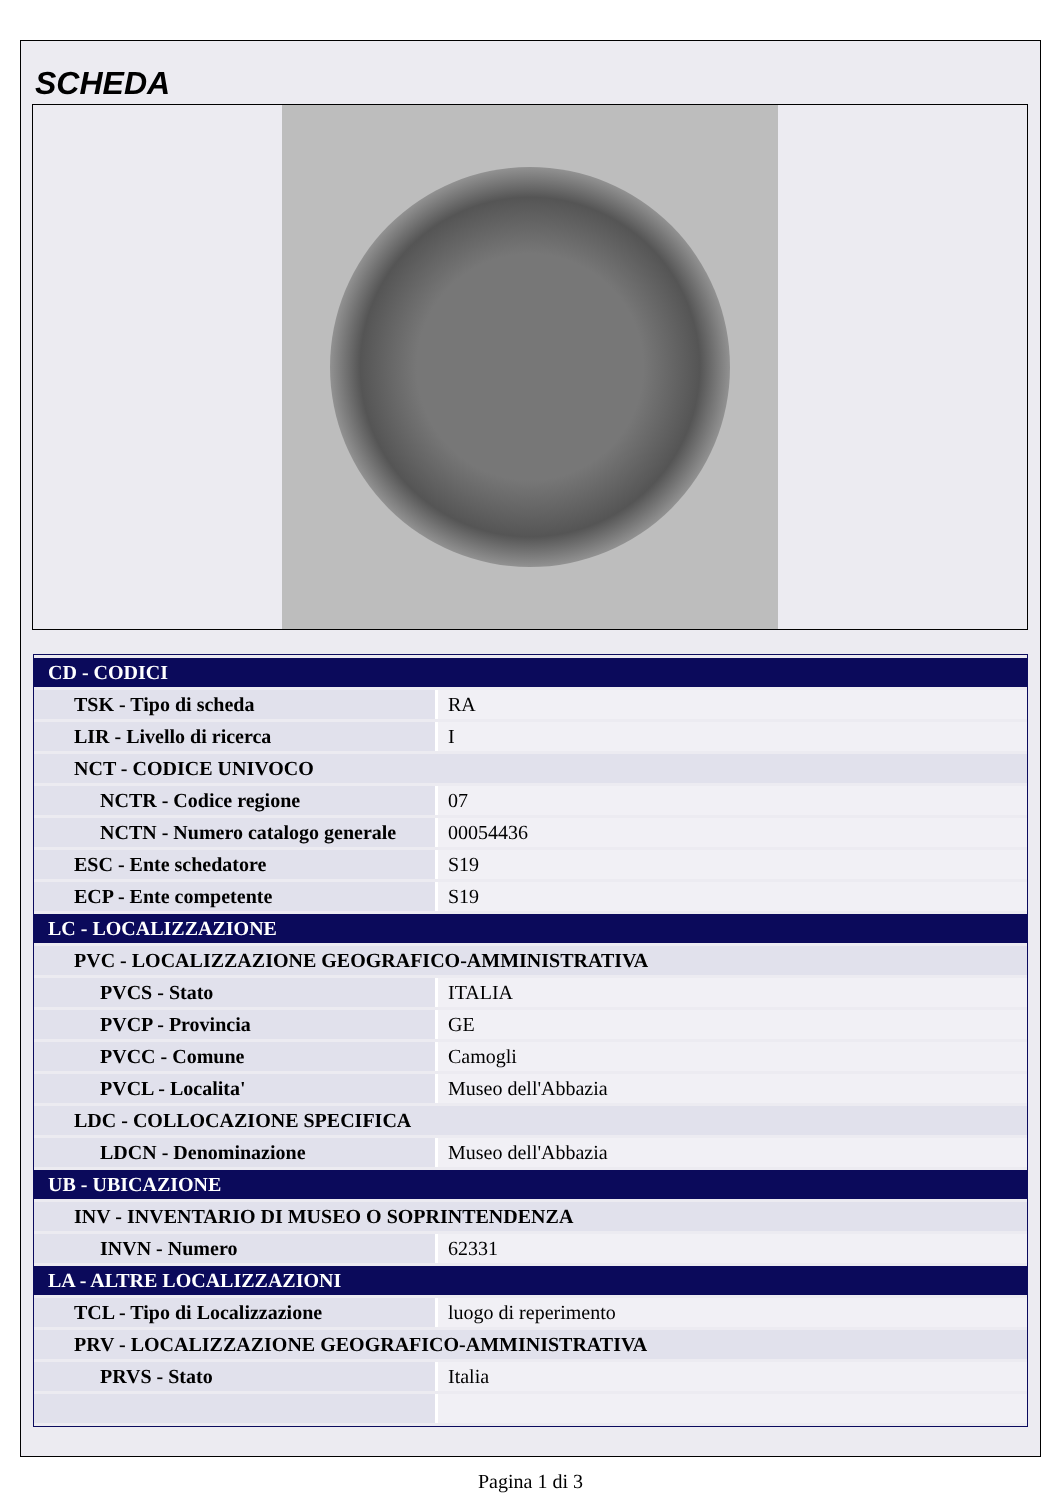SCHEDA
| CD - CODICI | |
| TSK - Tipo di scheda | RA |
| LIR - Livello di ricerca | I |
| NCT - CODICE UNIVOCO | |
| NCTR - Codice regione | 07 |
| NCTN - Numero catalogo generale | 00054436 |
| ESC - Ente schedatore | S19 |
| ECP - Ente competente | S19 |
| LC - LOCALIZZAZIONE | |
| PVC - LOCALIZZAZIONE GEOGRAFICO-AMMINISTRATIVA | |
| PVCS - Stato | ITALIA |
| PVCP - Provincia | GE |
| PVCC - Comune | Camogli |
| PVCL - Localita' | Museo dell'Abbazia |
| LDC - COLLOCAZIONE SPECIFICA | |
| LDCN - Denominazione | Museo dell'Abbazia |
| UB - UBICAZIONE | |
| INV - INVENTARIO DI MUSEO O SOPRINTENDENZA | |
| INVN - Numero | 62331 |
| LA - ALTRE LOCALIZZAZIONI | |
| TCL - Tipo di Localizzazione | luogo di reperimento |
| PRV - LOCALIZZAZIONE GEOGRAFICO-AMMINISTRATIVA | |
| PRVS - Stato | Italia |
Pagina 1 di 3